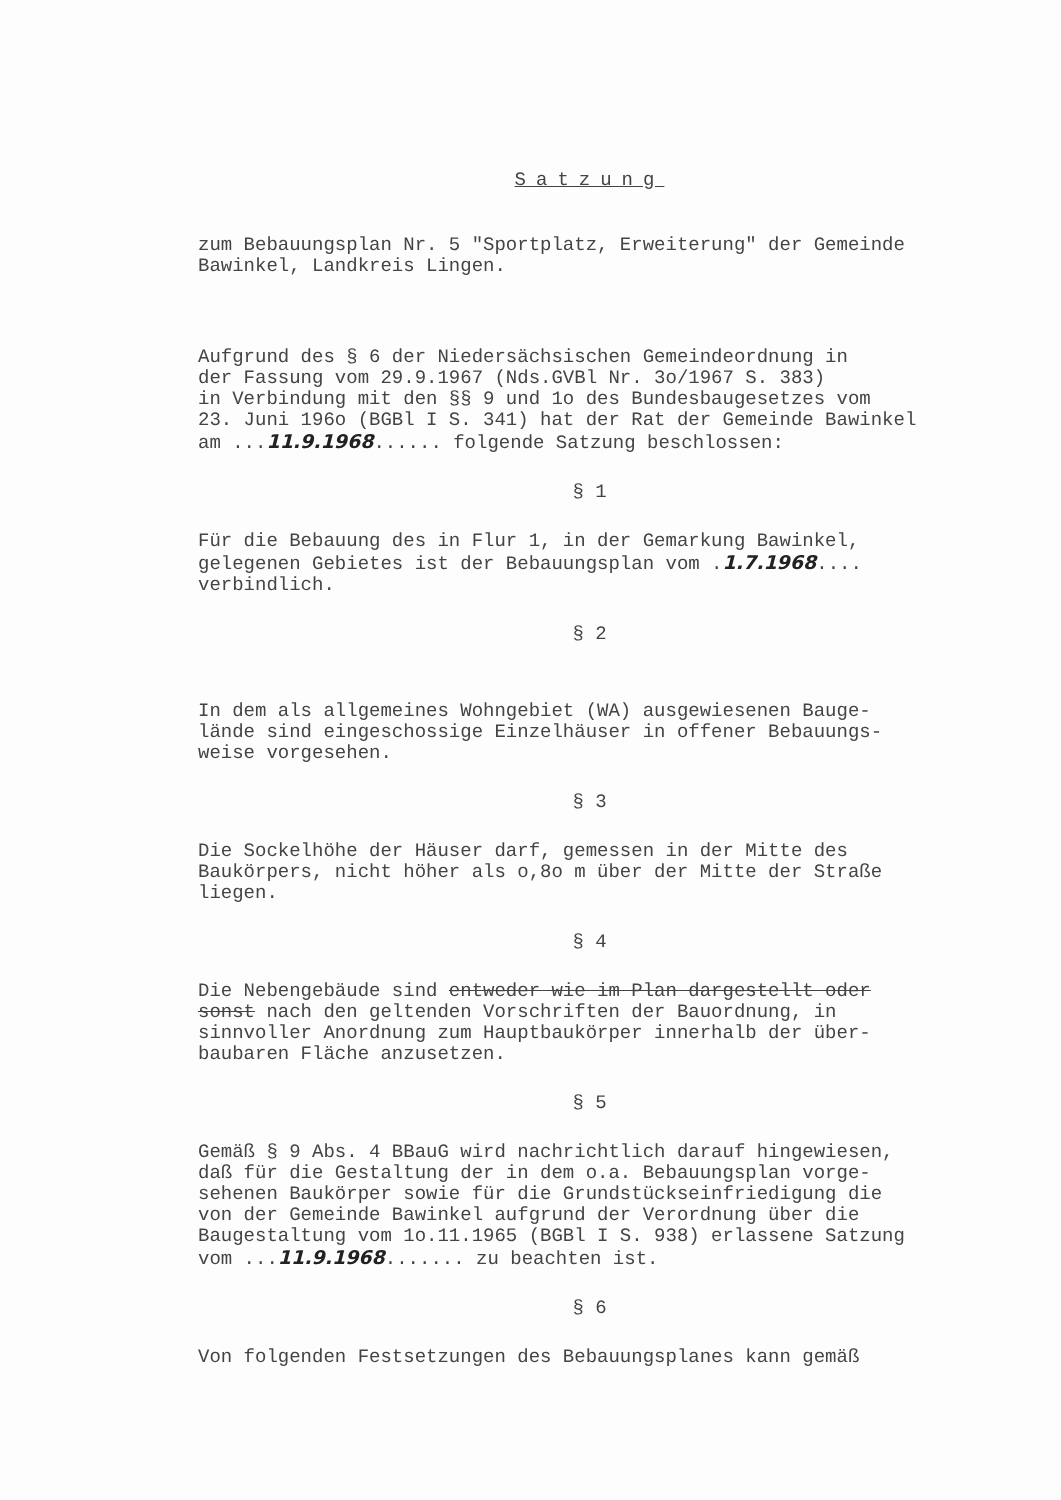Satzung
zum Bebauungsplan Nr. 5 "Sportplatz, Erweiterung" der Gemeinde Bawinkel, Landkreis Lingen.
Aufgrund des § 6 der Niedersächsischen Gemeindeordnung in der Fassung vom 29.9.1967 (Nds.GVBl Nr. 3o/1967 S. 383) in Verbindung mit den §§ 9 und 1o des Bundesbaugesetzes vom 23. Juni 196o (BGBl I S. 341) hat der Rat der Gemeinde Bawinkel am ...11.9.1968...... folgende Satzung beschlossen:
§ 1
Für die Bebauung des in Flur 1, in der Gemarkung Bawinkel, gelegenen Gebietes ist der Bebauungsplan vom .1.7.1968.... verbindlich.
§ 2
In dem als allgemeines Wohngebiet (WA) ausgewiesenen Bauge- lände sind eingeschossige Einzelhäuser in offener Bebauungs- weise vorgesehen.
§ 3
Die Sockelhöhe der Häuser darf, gemessen in der Mitte des Baukörpers, nicht höher als o,8o m über der Mitte der Straße liegen.
§ 4
Die Nebengebäude sind entweder wie im Plan dargestellt oder sonst nach den geltenden Vorschriften der Bauordnung, in sinnvoller Anordnung zum Hauptbaukörper innerhalb der über- baubaren Fläche anzusetzen.
§ 5
Gemäß § 9 Abs. 4 BBauG wird nachrichtlich darauf hingewiesen, daß für die Gestaltung der in dem o.a. Bebauungsplan vorge- sehenen Baukörper sowie für die Grundstückseinfriedigung die von der Gemeinde Bawinkel aufgrund der Verordnung über die Baugestaltung vom 1o.11.1965 (BGBl I S. 938) erlassene Satzung vom ...11.9.1968....... zu beachten ist.
§ 6
Von folgenden Festsetzungen des Bebauungsplanes kann gemäß